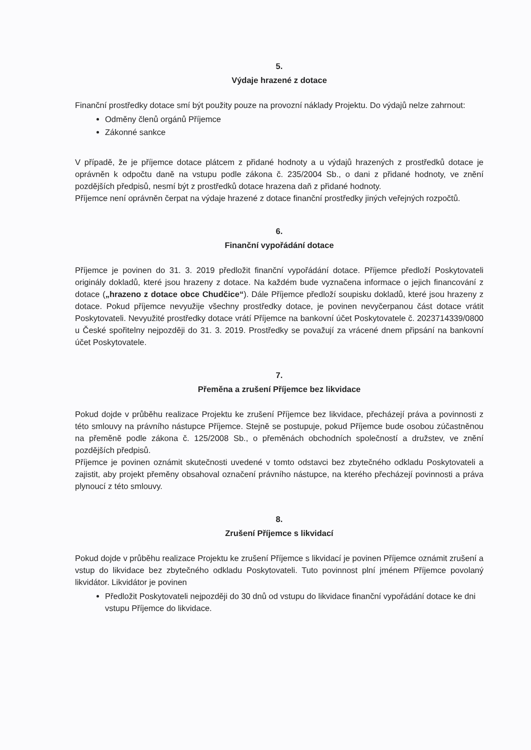5.
Výdaje hrazené z dotace
Finanční prostředky dotace smí být použity pouze na provozní náklady Projektu. Do výdajů nelze zahrnout:
Odměny členů orgánů Příjemce
Zákonné sankce
V případě, že je příjemce dotace plátcem z přidané hodnoty a u výdajů hrazených z prostředků dotace je oprávněn k odpočtu daně na vstupu podle zákona č. 235/2004 Sb., o dani z přidané hodnoty, ve znění pozdějších předpisů, nesmí být z prostředků dotace hrazena daň z přidané hodnoty.
Příjemce není oprávněn čerpat na výdaje hrazené z dotace finanční prostředky jiných veřejných rozpočtů.
6.
Finanční vypořádání dotace
Příjemce je povinen do 31. 3. 2019 předložit finanční vypořádání dotace. Příjemce předloží Poskytovateli originály dokladů, které jsou hrazeny z dotace. Na každém bude vyznačena informace o jejich financování z dotace („hrazeno z dotace obce Chudčice“). Dále Příjemce předloží soupisku dokladů, které jsou hrazeny z dotace. Pokud příjemce nevyužije všechny prostředky dotace, je povinen nevyčerpanou část dotace vrátit Poskytovateli. Nevyužité prostředky dotace vrátí Příjemce na bankovní účet Poskytovatele č. 2023714339/0800 u České spořitelny nejpozději do 31. 3. 2019. Prostředky se považují za vrácené dnem připsání na bankovní účet Poskytovatele.
7.
Přeměna a zrušení Příjemce bez likvidace
Pokud dojde v průběhu realizace Projektu ke zrušení Příjemce bez likvidace, přecházejí práva a povinnosti z této smlouvy na právního nástupce Příjemce. Stejně se postupuje, pokud Příjemce bude osobou zúčastněnou na přeměně podle zákona č. 125/2008 Sb., o přeměnách obchodních společností a družstev, ve znění pozdějších předpisů.
Příjemce je povinen oznámit skutečnosti uvedené v tomto odstavci bez zbytečného odkladu Poskytovateli a zajistit, aby projekt přeměny obsahoval označení právního nástupce, na kterého přecházejí povinnosti a práva plynoucí z této smlouvy.
8.
Zrušení Příjemce s likvidací
Pokud dojde v průběhu realizace Projektu ke zrušení Příjemce s likvidací je povinen Příjemce oznámit zrušení a vstup do likvidace bez zbytečného odkladu Poskytovateli. Tuto povinnost plní jménem Příjemce povolaný likvidátor. Likvidátor je povinen
Předložit Poskytovateli nejpozději do 30 dnů od vstupu do likvidace finanční vypořádání dotace ke dni vstupu Příjemce do likvidace.